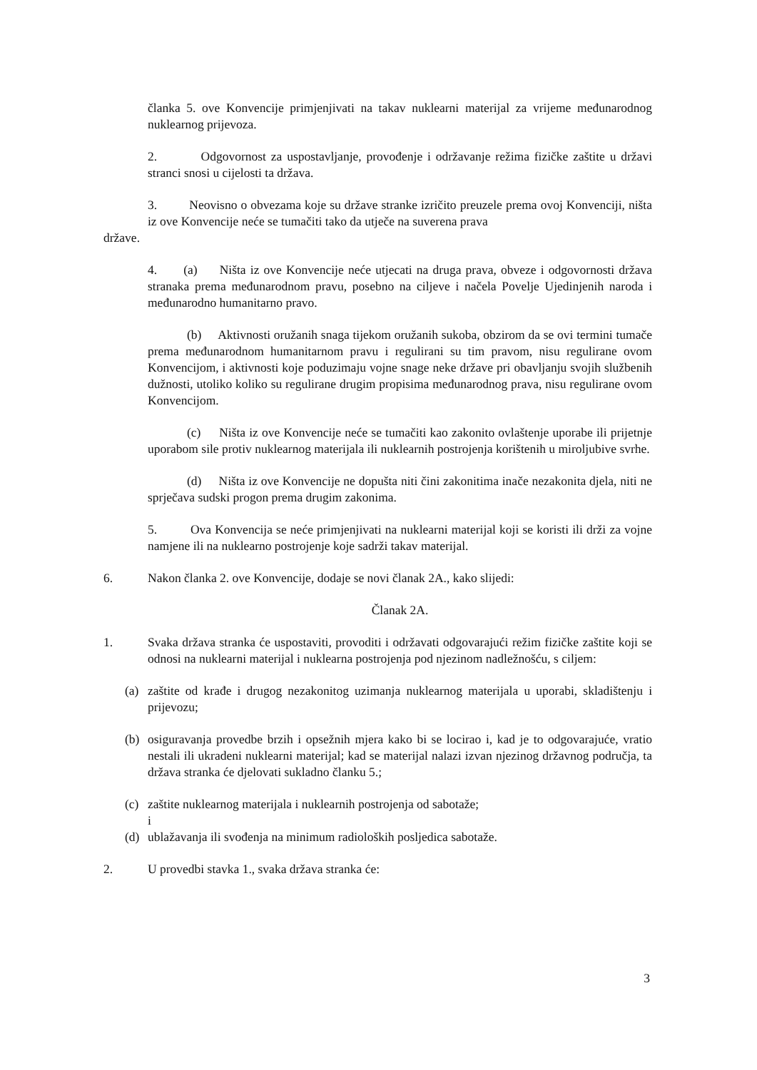članka 5. ove Konvencije primjenjivati na takav nuklearni materijal za vrijeme međunarodnog nuklearnog prijevoza.
2. Odgovornost za uspostavljanje, provođenje i održavanje režima fizičke zaštite u državi stranci snosi u cijelosti ta država.
3. Neovisno o obvezama koje su države stranke izričito preuzele prema ovoj Konvenciji, ništa iz ove Konvencije neće se tumačiti tako da utječe na suverena prava
države.
4. (a) Ništa iz ove Konvencije neće utjecati na druga prava, obveze i odgovornosti država stranaka prema međunarodnom pravu, posebno na ciljeve i načela Povelje Ujedinjenih naroda i međunarodno humanitarno pravo.
(b) Aktivnosti oružanih snaga tijekom oružanih sukoba, obzirom da se ovi termini tumače prema međunarodnom humanitarnom pravu i regulirani su tim pravom, nisu regulirane ovom Konvencijom, i aktivnosti koje poduzimaju vojne snage neke države pri obavljanju svojih službenih dužnosti, utoliko koliko su regulirane drugim propisima međunarodnog prava, nisu regulirane ovom Konvencijom.
(c) Ništa iz ove Konvencije neće se tumačiti kao zakonito ovlaštenje uporabe ili prijetnje uporabom sile protiv nuklearnog materijala ili nuklearnih postrojenja korištenih u miroljubive svrhe.
(d) Ništa iz ove Konvencije ne dopušta niti čini zakonitima inače nezakonita djela, niti ne sprječava sudski progon prema drugim zakonima.
5. Ova Konvencija se neće primjenjivati na nuklearni materijal koji se koristi ili drži za vojne namjene ili na nuklearno postrojenje koje sadrži takav materijal.
6. Nakon članka 2. ove Konvencije, dodaje se novi članak 2A., kako slijedi:
Članak 2A.
1. Svaka država stranka će uspostaviti, provoditi i održavati odgovarajući režim fizičke zaštite koji se odnosi na nuklearni materijal i nuklearna postrojenja pod njezinom nadležnošću, s ciljem:
(a) zaštite od krađe i drugog nezakonitog uzimanja nuklearnog materijala u uporabi, skladištenju i prijevozu;
(b) osiguravanja provedbe brzih i opsežnih mjera kako bi se locirao i, kad je to odgovarajuće, vratio nestali ili ukradeni nuklearni materijal; kad se materijal nalazi izvan njezinog državnog područja, ta država stranka će djelovati sukladno članku 5.;
(c) zaštite nuklearnog materijala i nuklearnih postrojenja od sabotaže;
i
(d) ublažavanja ili svođenja na minimum radioloških posljedica sabotaže.
2. U provedbi stavka 1., svaka država stranka će:
3